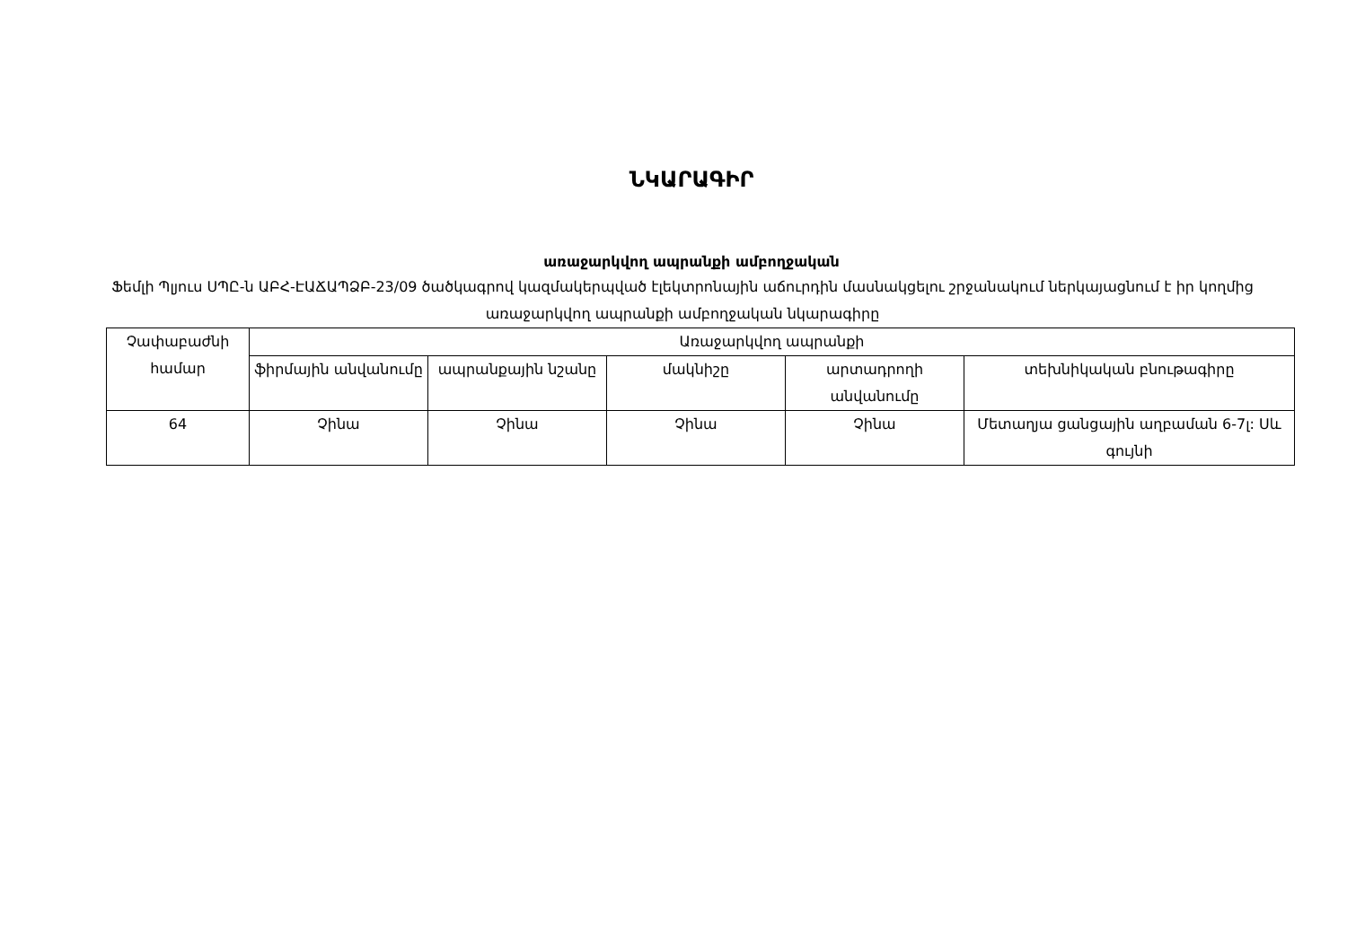ՆԿԱՐԱԳԻՐ
առաջարկվող ապրանքի ամբողջական
Ֆեմլի Պլյուս ՍՊԸ-ն ԱԲՀ-ԷԱՃԱՊՁԲ-23/09 ծածկագրով կազմակերպված էլեկտրոնային աճուրդին մասնակցելու շրջանակում ներկայացնում է իր կողմից առաջարկվող ապրանքի ամբողջական նկարագիրը
| Չափաբաժնի համար | Առաջարկվող ապրանքի | | | | |
| --- | --- | --- | --- | --- | --- |
| | ֆիրմային անվանումը | ապրանքային նշանը | մակնիշը | արտադրողի անվանումը | տեխնիկական բնութագիրը |
| 64 | Չինա | Չինա | Չինա | Չինա | Մետաղյա ցանցային աղբաման 6-7լ: Սև գույնի |